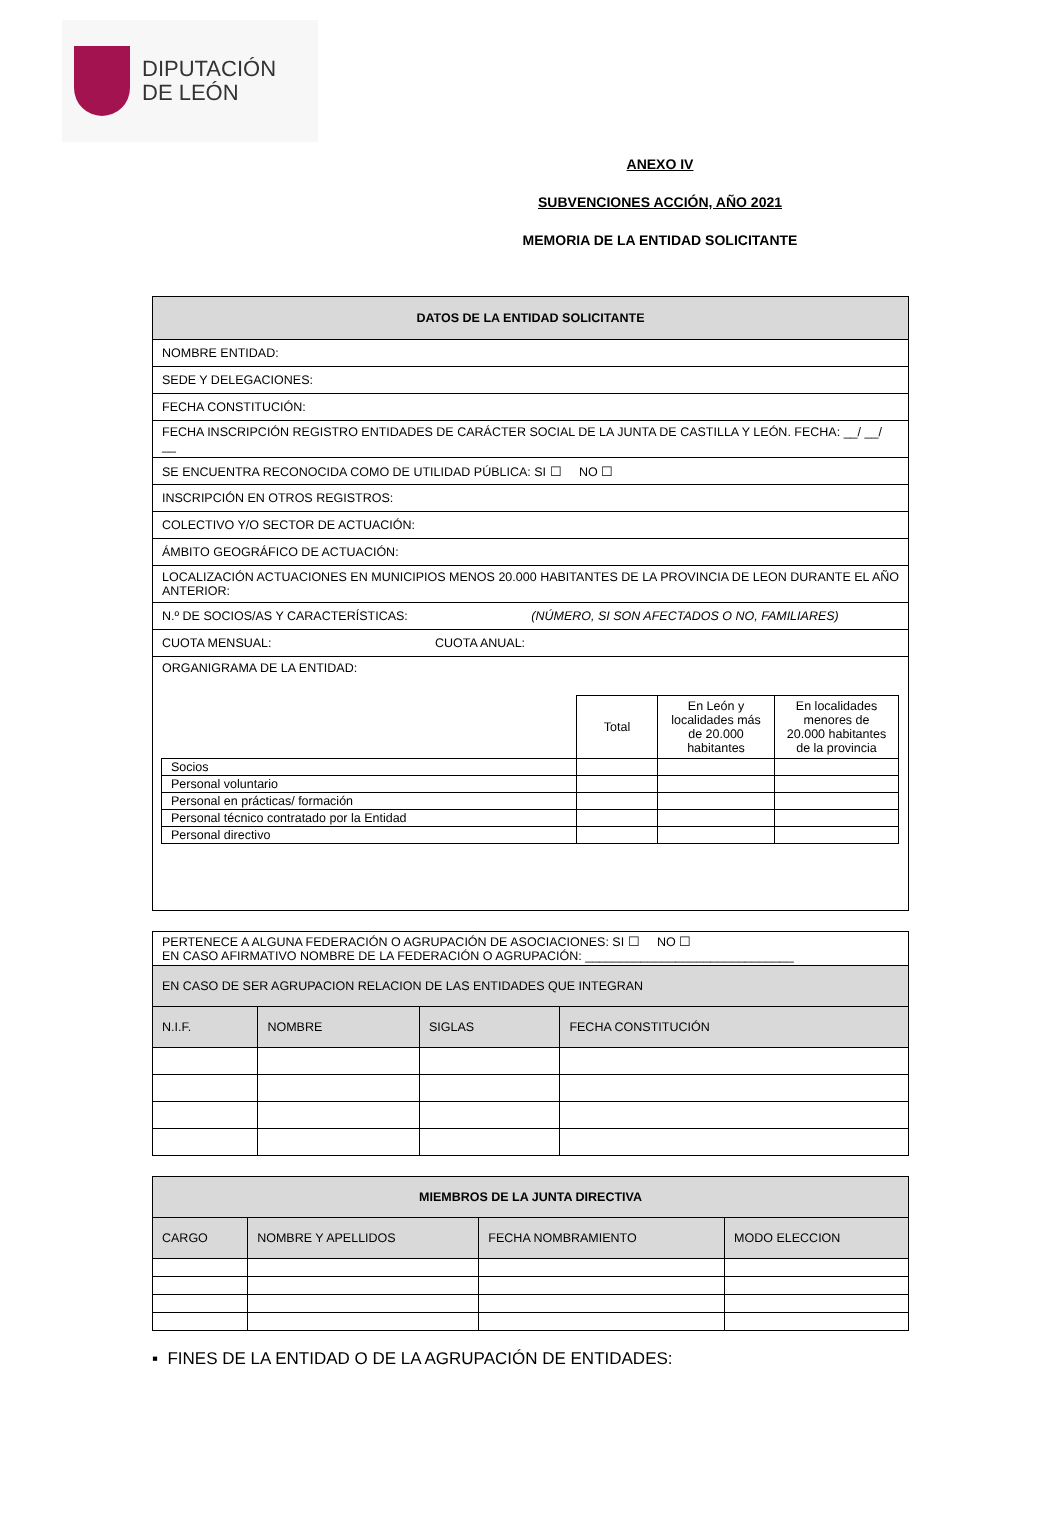DIPUTACIÓN
DE LEÓN
ANEXO IV
SUBVENCIONES ACCIÓN, AÑO 2021
MEMORIA DE LA ENTIDAD SOLICITANTE
| DATOS DE LA ENTIDAD SOLICITANTE |
| --- |
| NOMBRE ENTIDAD: |
| SEDE Y DELEGACIONES: |
| FECHA CONSTITUCIÓN: |
| FECHA INSCRIPCIÓN REGISTRO ENTIDADES DE CARÁCTER SOCIAL DE LA JUNTA DE CASTILLA Y LEÓN. FECHA: __/ __/ __ |
| SE ENCUENTRA RECONOCIDA COMO DE UTILIDAD PÚBLICA: SI ☐ NO ☐ |
| INSCRIPCIÓN EN OTROS REGISTROS: |
| COLECTIVO Y/O SECTOR DE ACTUACIÓN: |
| ÁMBITO GEOGRÁFICO DE ACTUACIÓN: |
| LOCALIZACIÓN ACTUACIONES EN MUNICIPIOS MENOS 20.000 HABITANTES DE LA PROVINCIA DE LEON DURANTE EL AÑO ANTERIOR: |
| N.º DE SOCIOS/AS Y CARACTERÍSTICAS: (NÚMERO, SI SON AFECTADOS O NO, FAMILIARES) |
| CUOTA MENSUAL: CUOTA ANUAL: |
| ORGANIGRAMA DE LA ENTIDAD: / / Total / En León y localidades más de 20.000 habitantes / En localidades menores de 20.000 habitantes de la provincia / / Socios / / / / / Personal voluntario / / / / / Personal en prácticas/ formación / / / / / Personal técnico contratado por la Entidad / / / / / Personal directivo / / / / |
| PERTENECE A ALGUNA FEDERACIÓN O AGRUPACIÓN DE ASOCIACIONES: SI ☐ NO ☐ EN CASO AFIRMATIVO NOMBRE DE LA FEDERACIÓN O AGRUPACIÓN: ______________________________ | | | |
| EN CASO DE SER AGRUPACION RELACION DE LAS ENTIDADES QUE INTEGRAN | | | |
| N.I.F. | NOMBRE | SIGLAS | FECHA CONSTITUCIÓN |
| MIEMBROS DE LA JUNTA DIRECTIVA | | | |
| --- | --- | --- | --- |
| CARGO | NOMBRE Y APELLIDOS | FECHA NOMBRAMIENTO | MODO ELECCION |
▪ FINES DE LA ENTIDAD O DE LA AGRUPACIÓN DE ENTIDADES: